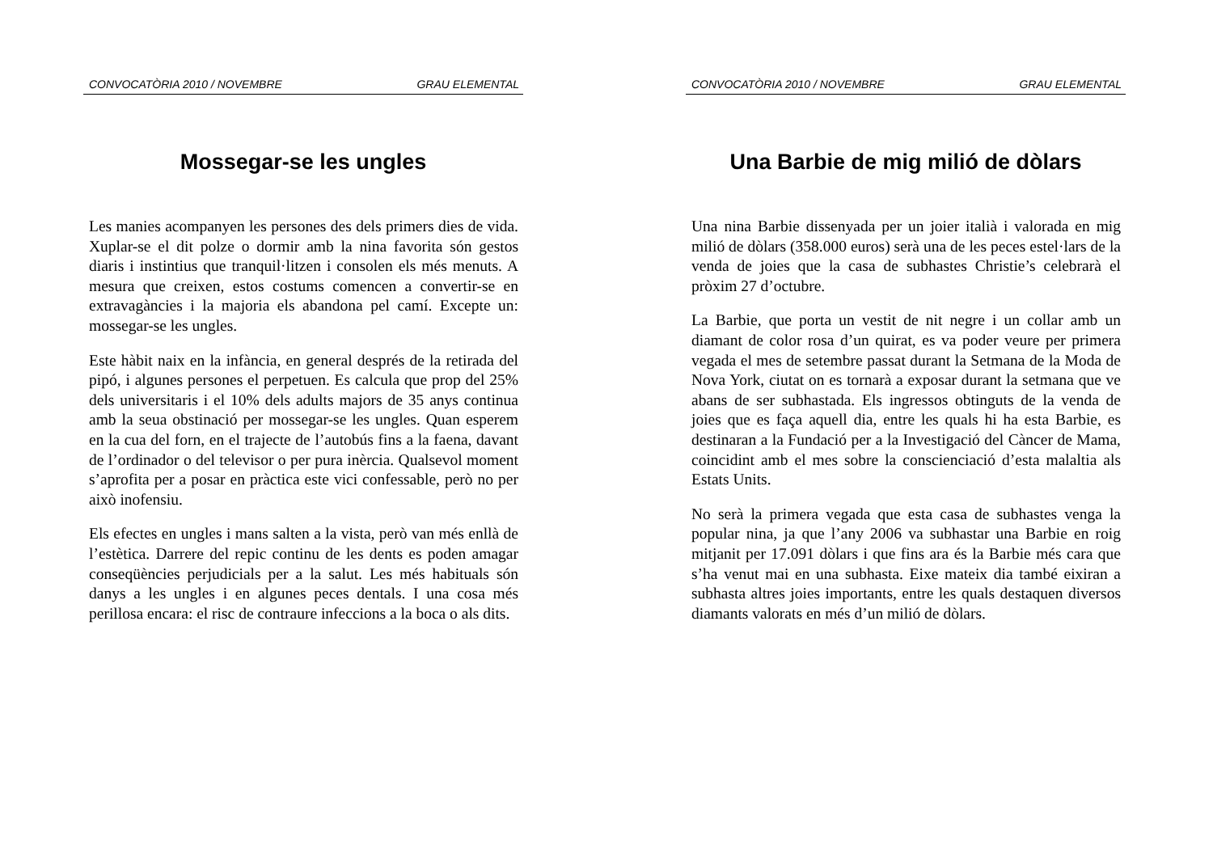CONVOCATÒRIA 2010 / NOVEMBRE GRAU ELEMENTAL
Mossegar-se les ungles
Les manies acompanyen les persones des dels primers dies de vida. Xuplar-se el dit polze o dormir amb la nina favorita són gestos diaris i instintius que tranquil·litzen i consolen els més menuts. A mesura que creixen, estos costums comencen a convertir-se en extravagàncies i la majoria els abandona pel camí. Excepte un: mossegar-se les ungles.
Este hàbit naix en la infància, en general després de la retirada del pipó, i algunes persones el perpetuen. Es calcula que prop del 25% dels universitaris i el 10% dels adults majors de 35 anys continua amb la seua obstinació per mossegar-se les ungles. Quan esperem en la cua del forn, en el trajecte de l’autobús fins a la faena, davant de l’ordinador o del televisor o per pura inèrcia. Qualsevol moment s’aprofita per a posar en pràctica este vici confessable, però no per això inofensiu.
Els efectes en ungles i mans salten a la vista, però van més enllà de l’estètica. Darrere del repic continu de les dents es poden amagar conseqüències perjudicials per a la salut. Les més habituals són danys a les ungles i en algunes peces dentals. I una cosa més perillosa encara: el risc de contraure infeccions a la boca o als dits.
CONVOCATÒRIA 2010 / NOVEMBRE GRAU ELEMENTAL
Una Barbie de mig milió de dòlars
Una nina Barbie dissenyada per un joier italià i valorada en mig milió de dòlars (358.000 euros) serà una de les peces estel·lars de la venda de joies que la casa de subhastes Christie’s celebrarà el pròxim 27 d’octubre.
La Barbie, que porta un vestit de nit negre i un collar amb un diamant de color rosa d’un quirat, es va poder veure per primera vegada el mes de setembre passat durant la Setmana de la Moda de Nova York, ciutat on es tornarà a exposar durant la setmana que ve abans de ser subhastada. Els ingressos obtinguts de la venda de joies que es faça aquell dia, entre les quals hi ha esta Barbie, es destinaran a la Fundació per a la Investigació del Càncer de Mama, coincidint amb el mes sobre la conscienciació d’esta malaltia als Estats Units.
No serà la primera vegada que esta casa de subhastes venga la popular nina, ja que l’any 2006 va subhastar una Barbie en roig mitjanit per 17.091 dòlars i que fins ara és la Barbie més cara que s’ha venut mai en una subhasta. Eixe mateix dia també eixiran a subhasta altres joies importants, entre les quals destaquen diversos diamants valorats en més d’un milió de dòlars.